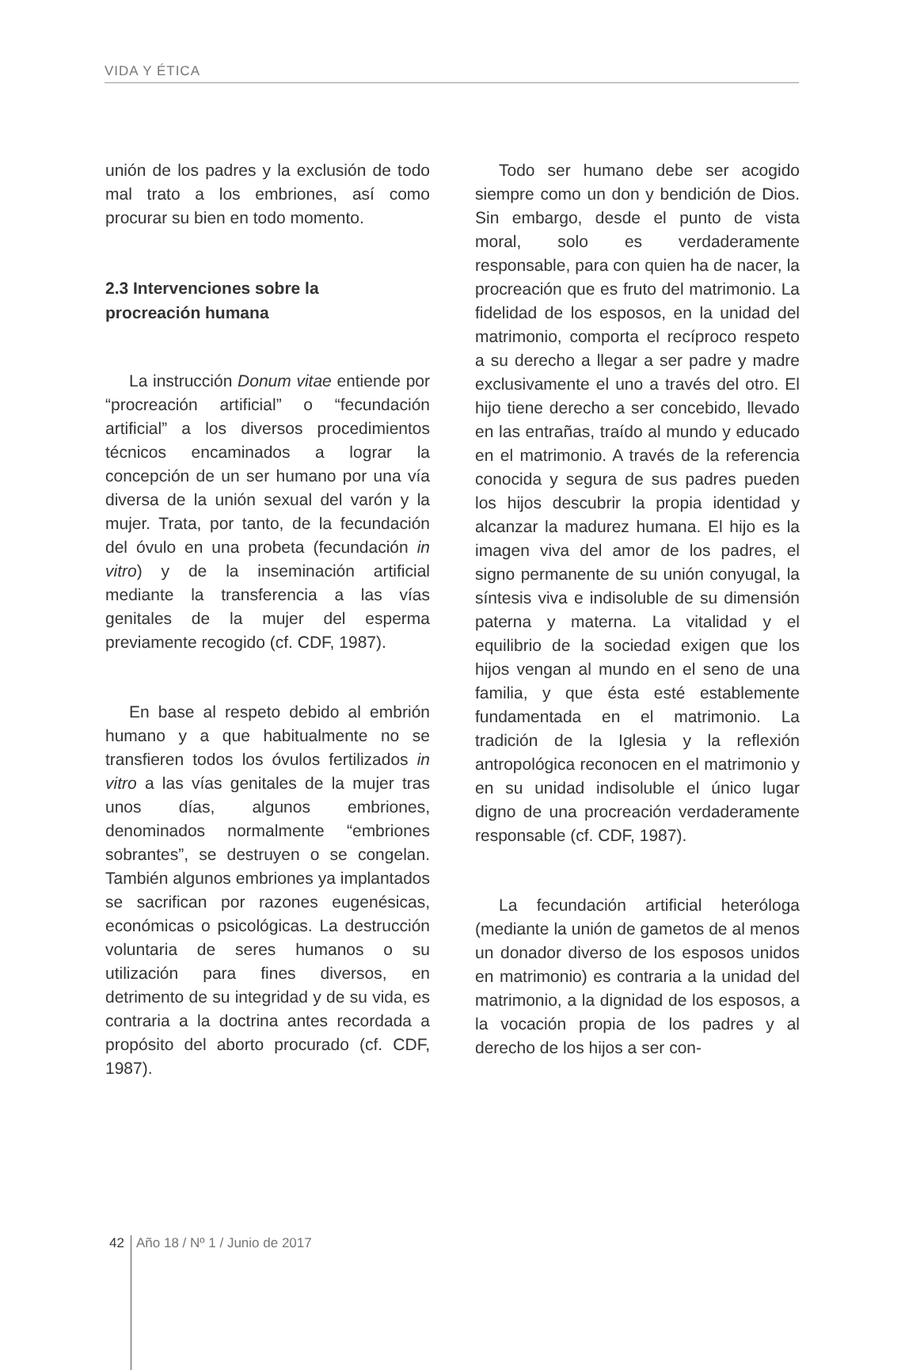VIDA Y ÉTICA
unión de los padres y la exclusión de todo mal trato a los embriones, así como procurar su bien en todo momento.
2.3 Intervenciones sobre la
procreación humana
La instrucción Donum vitae entiende por “procreación artificial” o “fecundación artificial” a los diversos procedimientos técnicos encaminados a lograr la concepción de un ser humano por una vía diversa de la unión sexual del varón y la mujer. Trata, por tanto, de la fecundación del óvulo en una probeta (fecundación in vitro) y de la inseminación artificial mediante la transferencia a las vías genitales de la mujer del esperma previamente recogido (cf. CDF, 1987).
En base al respeto debido al embrión humano y a que habitualmente no se transfieren todos los óvulos fertilizados in vitro a las vías genitales de la mujer tras unos días, algunos embriones, denominados normalmente “embriones sobrantes”, se destruyen o se congelan. También algunos embriones ya implantados se sacrifican por razones eugenésicas, económicas o psicológicas. La destrucción voluntaria de seres humanos o su utilización para fines diversos, en detrimento de su integridad y de su vida, es contraria a la doctrina antes recordada a propósito del aborto procurado (cf. CDF, 1987).
Todo ser humano debe ser acogido siempre como un don y bendición de Dios. Sin embargo, desde el punto de vista moral, solo es verdaderamente responsable, para con quien ha de nacer, la procreación que es fruto del matrimonio. La fidelidad de los esposos, en la unidad del matrimonio, comporta el recíproco respeto a su derecho a llegar a ser padre y madre exclusivamente el uno a través del otro. El hijo tiene derecho a ser concebido, llevado en las entrañas, traído al mundo y educado en el matrimonio. A través de la referencia conocida y segura de sus padres pueden los hijos descubrir la propia identidad y alcanzar la madurez humana. El hijo es la imagen viva del amor de los padres, el signo permanente de su unión conyugal, la síntesis viva e indisoluble de su dimensión paterna y materna. La vitalidad y el equilibrio de la sociedad exigen que los hijos vengan al mundo en el seno de una familia, y que ésta esté establemente fundamentada en el matrimonio. La tradición de la Iglesia y la reflexión antropológica reconocen en el matrimonio y en su unidad indisoluble el único lugar digno de una procreación verdaderamente responsable (cf. CDF, 1987).
La fecundación artificial heteróloga (mediante la unión de gametos de al menos un donador diverso de los esposos unidos en matrimonio) es contraria a la unidad del matrimonio, a la dignidad de los esposos, a la vocación propia de los padres y al derecho de los hijos a ser con-
42 Año 18 / Nº 1 / Junio de 2017